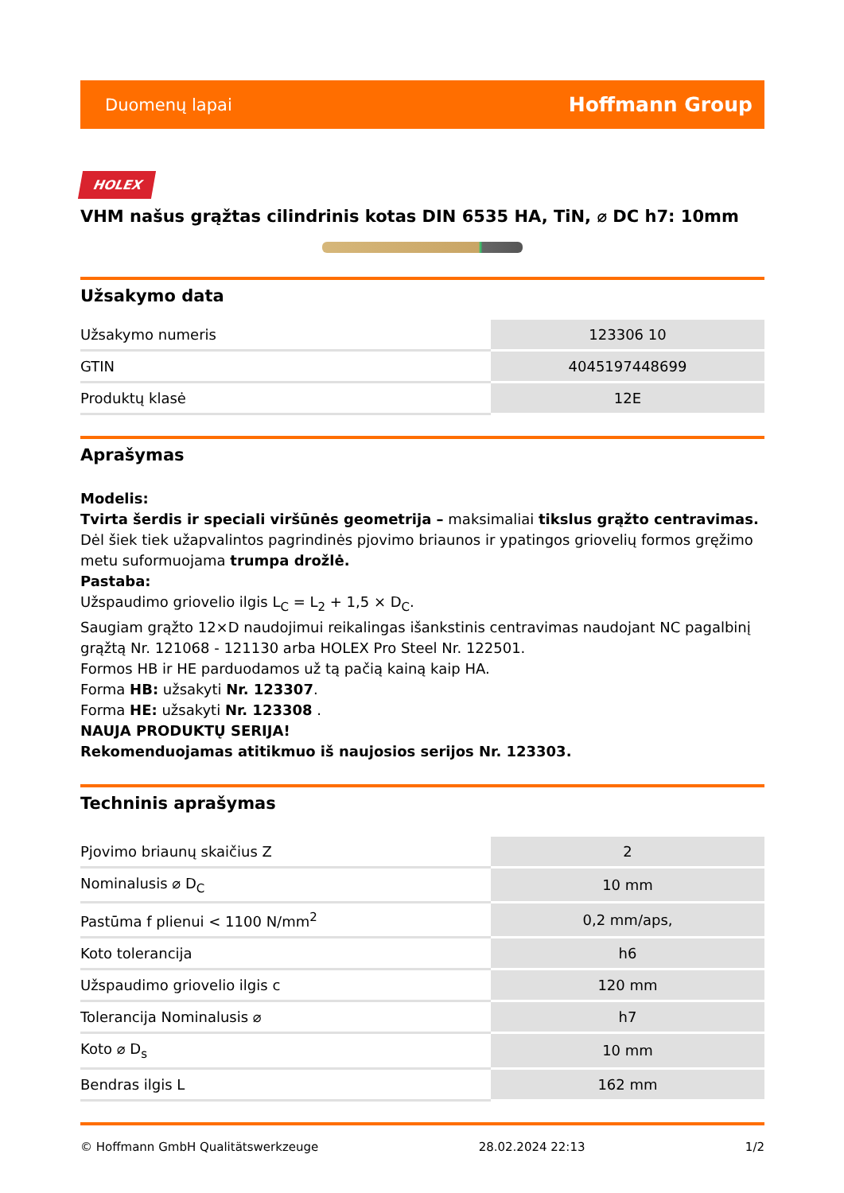Duomenų lapai Hoffmann Group
HOLEX
VHM našus grąžtas cilindrinis kotas DIN 6535 HA, TiN, ⌀ DC h7: 10mm
Užsakymo data
| Užsakymo numeris | 123306 10 |
| GTIN | 4045197448699 |
| Produktų klasė | 12E |
Aprašymas
Modelis:
Tvirta šerdis ir speciali viršūnės geometrija – maksimaliai tikslus grąžto centravimas. Dėl šiek tiek užapvalintos pagrindinės pjovimo briaunos ir ypatingos griovelių formos gręžimo metu suformuojama trumpa drožlė.
Pastaba:
Užspaudimo griovelio ilgis L<sub>C</sub> = L<sub>2</sub> + 1,5 × D<sub>C</sub>.
Saugiam grąžto 12×D naudojimui reikalingas išankstinis centravimas naudojant NC pagalbinį grąžtą Nr. 121068 - 121130 arba HOLEX Pro Steel Nr. 122501.
Formos HB ir HE parduodamos už tą pačią kainą kaip HA.
Forma HB: užsakyti Nr. 123307.
Forma HE: užsakyti Nr. 123308 .
NAUJA PRODUKTŲ SERIJA!
Rekomenduojamas atitikmuo iš naujosios serijos Nr. 123303.
Techninis aprašymas
| Pjovimo briaunų skaičius Z | 2 |
| Nominalusis ⌀ D<sub>C</sub> | 10 mm |
| Pastūma f plienui < 1100 N/mm<sup>2</sup> | 0,2 mm/aps, |
| Koto tolerancija | h6 |
| Užspaudimo griovelio ilgis c | 120 mm |
| Tolerancija Nominalusis ⌀ | h7 |
| Koto ⌀ D<sub>s</sub> | 10 mm |
| Bendras ilgis L | 162 mm |
© Hoffmann GmbH Qualitätswerkzeuge 28.02.2024 22:13 1/2